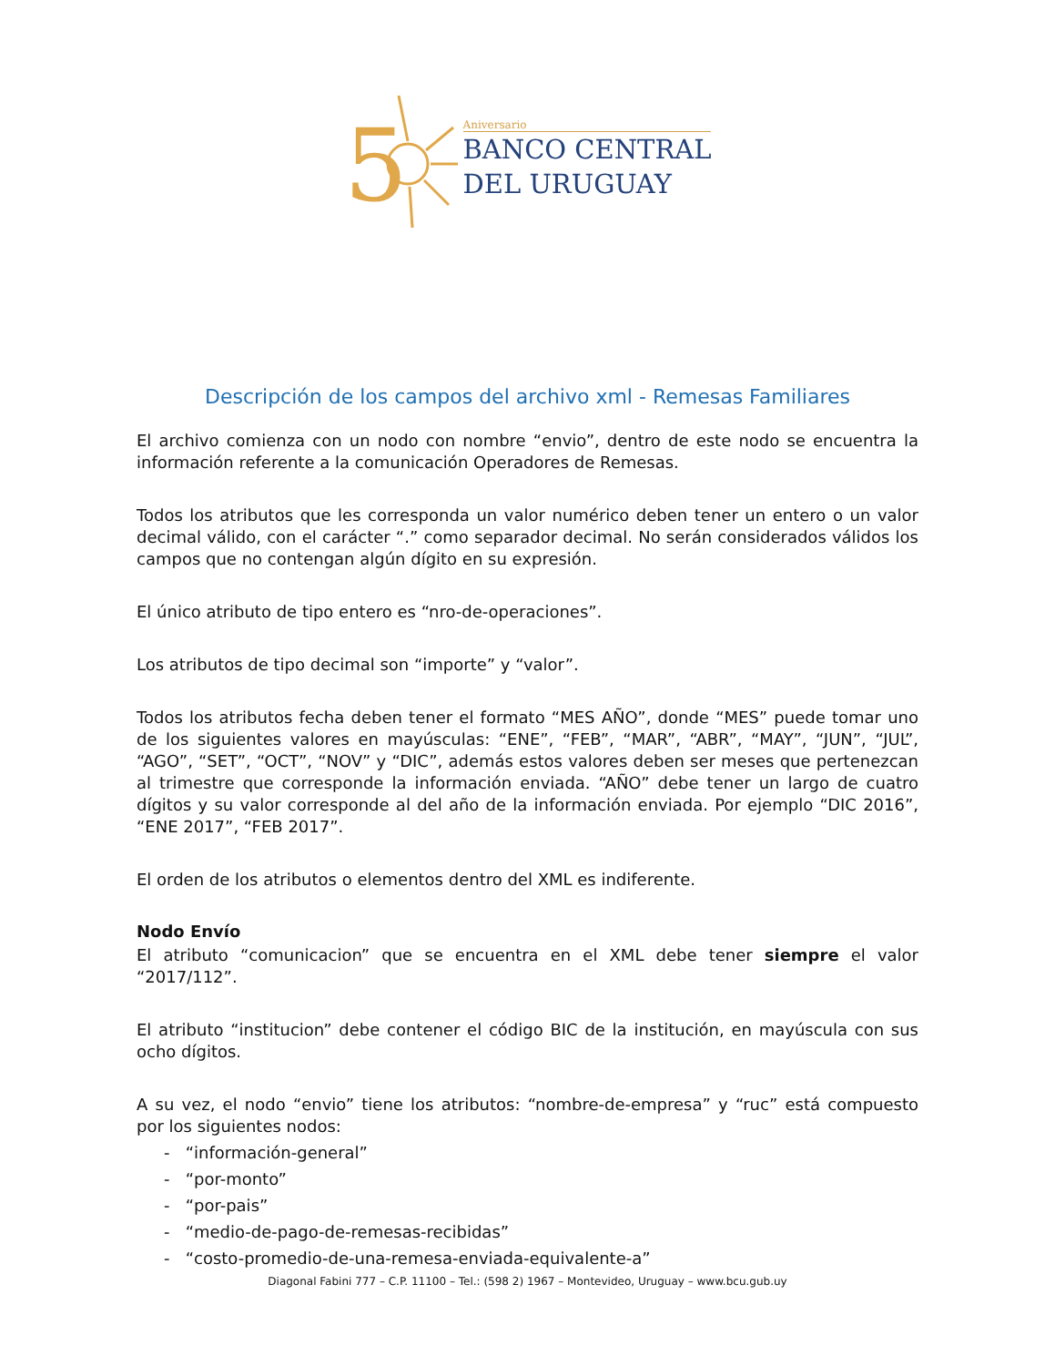5
Aniversario
BANCO CENTRAL
DEL URUGUAY
Descripción de los campos del archivo xml - Remesas Familiares
El archivo comienza con un nodo con nombre “envio”, dentro de este nodo se encuentra la información referente a la comunicación Operadores de Remesas.
Todos los atributos que les corresponda un valor numérico deben tener un entero o un valor decimal válido, con el carácter “.” como separador decimal. No serán considerados válidos los campos que no contengan algún dígito en su expresión.
El único atributo de tipo entero es “nro-de-operaciones”.
Los atributos de tipo decimal son “importe” y “valor”.
Todos los atributos fecha deben tener el formato “MES AÑO”, donde “MES” puede tomar uno de los siguientes valores en mayúsculas: “ENE”, “FEB”, “MAR”, “ABR”, “MAY”, “JUN”, “JUL”, “AGO”, “SET”, “OCT”, “NOV” y “DIC”, además estos valores deben ser meses que pertenezcan al trimestre que corresponde la información enviada. “AÑO” debe tener un largo de cuatro dígitos y su valor corresponde al del año de la información enviada. Por ejemplo “DIC 2016”, “ENE 2017”, “FEB 2017”.
El orden de los atributos o elementos dentro del XML es indiferente.
Nodo Envío
El atributo “comunicacion” que se encuentra en el XML debe tener siempre el valor “2017/112”.
El atributo “institucion” debe contener el código BIC de la institución, en mayúscula con sus ocho dígitos.
A su vez, el nodo “envio” tiene los atributos: “nombre-de-empresa” y “ruc” está compuesto por los siguientes nodos:
- “información-general”
- “por-monto”
- “por-pais”
- “medio-de-pago-de-remesas-recibidas”
- “costo-promedio-de-una-remesa-enviada-equivalente-a”
Diagonal Fabini 777 – C.P. 11100 – Tel.: (598 2) 1967 – Montevideo, Uruguay – www.bcu.gub.uy